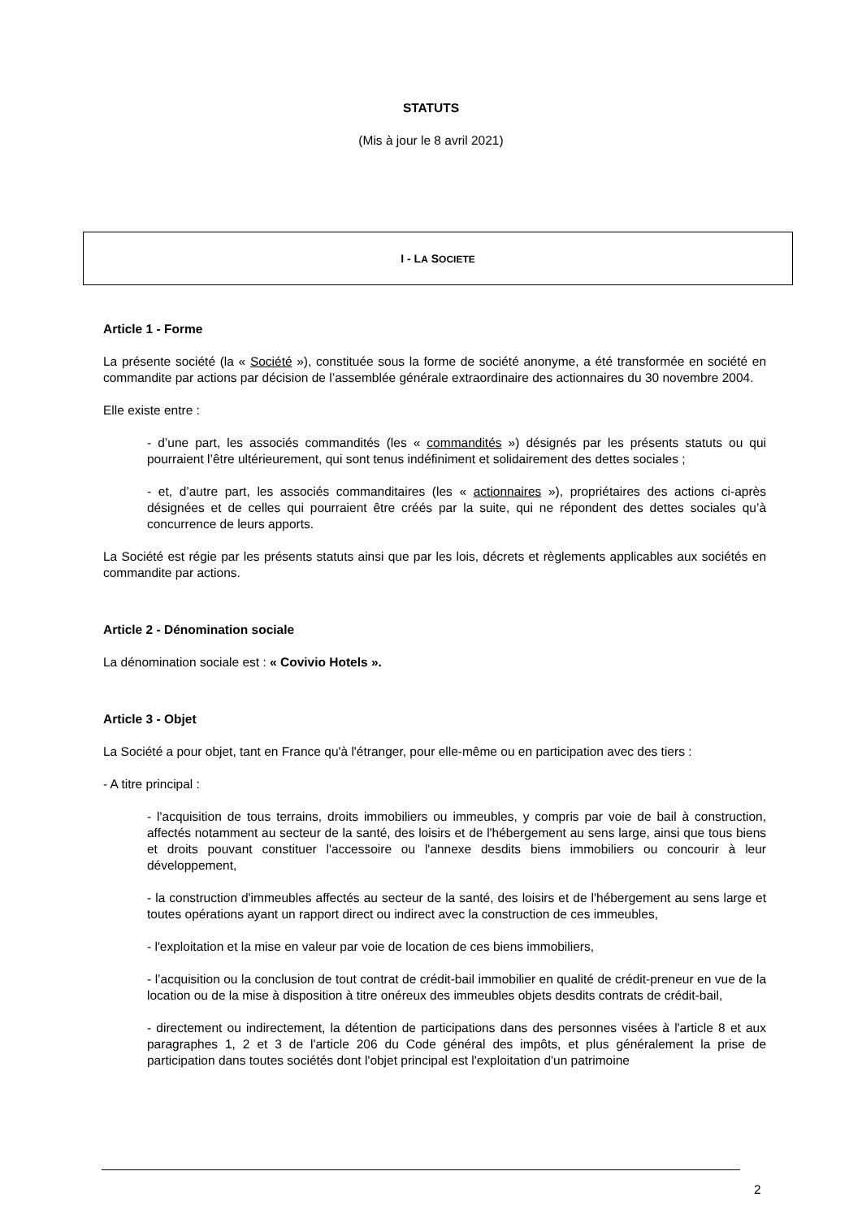STATUTS
(Mis à jour le 8 avril 2021)
I - LA SOCIETE
Article 1 - Forme
La présente société (la « Société »), constituée sous la forme de société anonyme, a été transformée en société en commandite par actions par décision de l’assemblée générale extraordinaire des actionnaires du 30 novembre 2004.
Elle existe entre :
- d’une part, les associés commandités (les « commandités ») désignés par les présents statuts ou qui pourraient l’être ultérieurement, qui sont tenus indéfiniment et solidairement des dettes sociales ;
- et, d’autre part, les associés commanditaires (les « actionnaires »), propriétaires des actions ci-après désignées et de celles qui pourraient être créés par la suite, qui ne répondent des dettes sociales qu’à concurrence de leurs apports.
La Société est régie par les présents statuts ainsi que par les lois, décrets et règlements applicables aux sociétés en commandite par actions.
Article 2 - Dénomination sociale
La dénomination sociale est : « Covivio Hotels ».
Article 3 - Objet
La Société a pour objet, tant en France qu'à l'étranger, pour elle-même ou en participation avec des tiers :
- A titre principal :
- l'acquisition de tous terrains, droits immobiliers ou immeubles, y compris par voie de bail à construction, affectés notamment au secteur de la santé, des loisirs et de l'hébergement au sens large, ainsi que tous biens et droits pouvant constituer l'accessoire ou l'annexe desdits biens immobiliers ou concourir à leur développement,
- la construction d'immeubles affectés au secteur de la santé, des loisirs et de l'hébergement au sens large et toutes opérations ayant un rapport direct ou indirect avec la construction de ces immeubles,
- l'exploitation et la mise en valeur par voie de location de ces biens immobiliers,
- l’acquisition ou la conclusion de tout contrat de crédit-bail immobilier en qualité de crédit-preneur en vue de la location ou de la mise à disposition à titre onéreux des immeubles objets desdits contrats de crédit-bail,
- directement ou indirectement, la détention de participations dans des personnes visées à l'article 8 et aux paragraphes 1, 2 et 3 de l'article 206 du Code général des impôts, et plus généralement la prise de participation dans toutes sociétés dont l'objet principal est l'exploitation d'un patrimoine
2